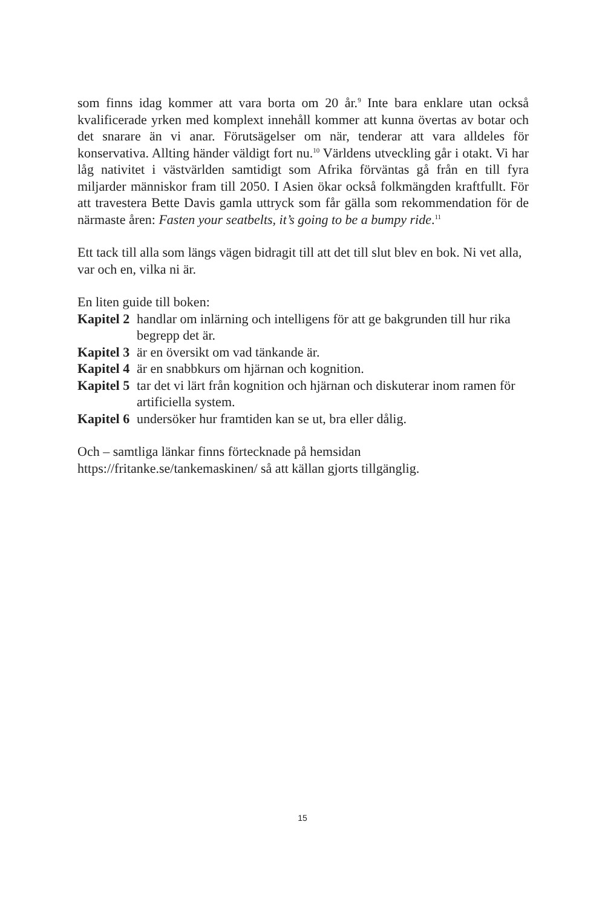som finns idag kommer att vara borta om 20 år.<sup>9</sup> Inte bara enklare utan också kvalificerade yrken med komplext innehåll kommer att kunna övertas av botar och det snarare än vi anar. Förutsägelser om när, tenderar att vara alldeles för konservativa. Allting händer väldigt fort nu.<sup>10</sup> Världens utveckling går i otakt. Vi har låg nativitet i västvärlden samtidigt som Afrika förväntas gå från en till fyra miljarder människor fram till 2050. I Asien ökar också folkmängden kraft­fullt. För att travestera Bette Davis gamla uttryck som får gälla som rekommen­dation för de närmaste åren: Fasten your seatbelts, it’s going to be a bumpy ride.<sup>11</sup>
Ett tack till alla som längs vägen bidragit till att det till slut blev en bok. Ni vet alla, var och en, vilka ni är.
En liten guide till boken:
Kapitel 2 handlar om inlärning och intelligens för att ge bakgrunden till hur rika begrepp det är.
Kapitel 3 är en översikt om vad tänkande är.
Kapitel 4 är en snabbkurs om hjärnan och kognition.
Kapitel 5 tar det vi lärt från kognition och hjärnan och diskuterar inom ramen för artificiella system.
Kapitel 6 undersöker hur framtiden kan se ut, bra eller dålig.
Och – samtliga länkar finns förtecknade på hemsidan
https://fritanke.se/tankemaskinen/ så att källan gjorts tillgänglig.
15